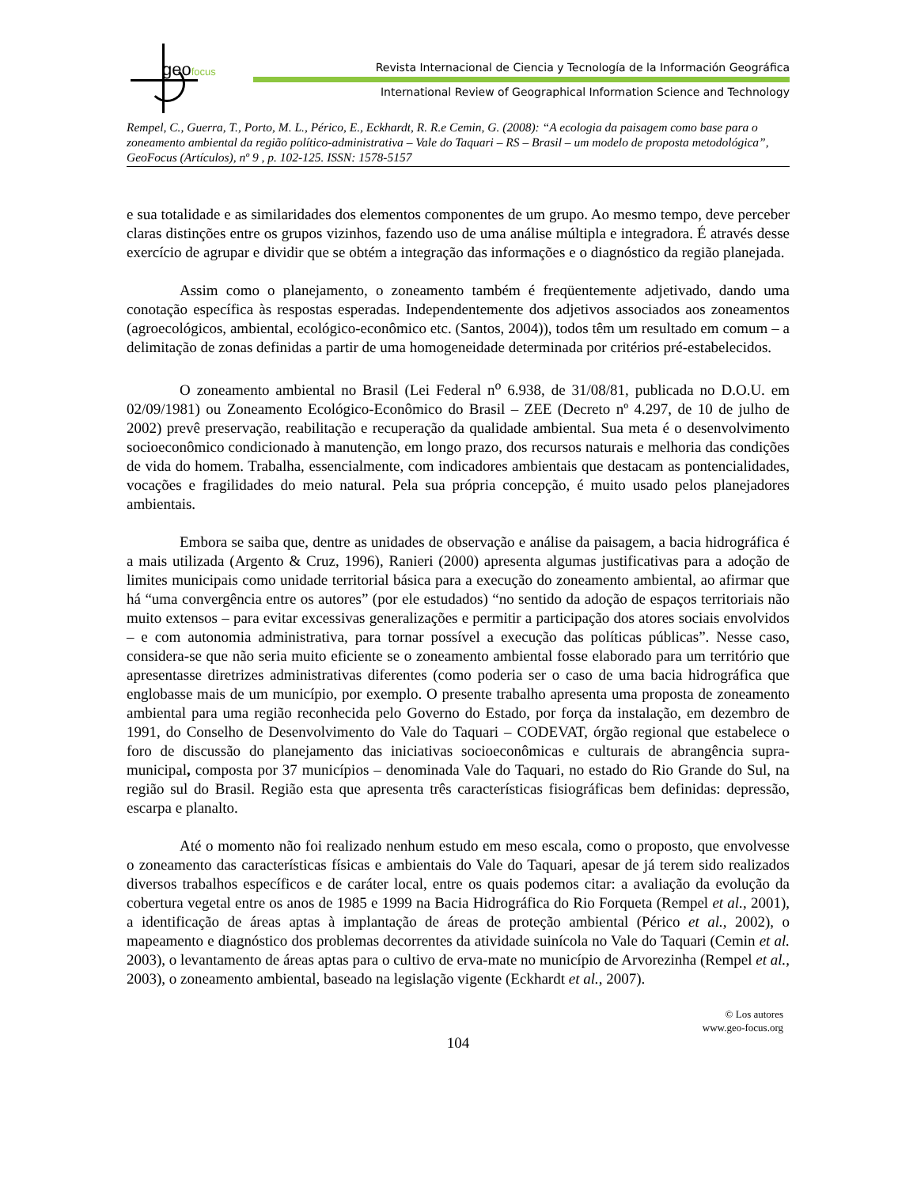geofocus
Revista Internacional de Ciencia y Tecnología de la Información Geográfica
International Review of Geographical Information Science and Technology
Rempel, C., Guerra, T., Porto, M. L., Périco, E., Eckhardt, R. R.e Cemin, G. (2008): “A ecologia da paisagem como base para o zoneamento ambiental da região político-administrativa – Vale do Taquari – RS – Brasil – um modelo de proposta metodológica”, GeoFocus (Artículos), nº 9 , p. 102-125. ISSN: 1578-5157
e sua totalidade e as similaridades dos elementos componentes de um grupo. Ao mesmo tempo, deve perceber claras distinções entre os grupos vizinhos, fazendo uso de uma análise múltipla e integradora. É através desse exercício de agrupar e dividir que se obtém a integração das informações e o diagnóstico da região planejada.
Assim como o planejamento, o zoneamento também é freqüentemente adjetivado, dando uma conotação específica às respostas esperadas. Independentemente dos adjetivos associados aos zoneamentos (agroecológicos, ambiental, ecológico-econômico etc. (Santos, 2004)), todos têm um resultado em comum – a delimitação de zonas definidas a partir de uma homogeneidade determinada por critérios pré-estabelecidos.
O zoneamento ambiental no Brasil (Lei Federal n<sup>o</sup> 6.938, de 31/08/81, publicada no D.O.U. em 02/09/1981) ou Zoneamento Ecológico-Econômico do Brasil – ZEE (Decreto nº 4.297, de 10 de julho de 2002) prevê preservação, reabilitação e recuperação da qualidade ambiental. Sua meta é o desenvolvimento socioeconômico condicionado à manutenção, em longo prazo, dos recursos naturais e melhoria das condições de vida do homem. Trabalha, essencialmente, com indicadores ambientais que destacam as pontencialidades, vocações e fragilidades do meio natural. Pela sua própria concepção, é muito usado pelos planejadores ambientais.
Embora se saiba que, dentre as unidades de observação e análise da paisagem, a bacia hidrográfica é a mais utilizada (Argento & Cruz, 1996), Ranieri (2000) apresenta algumas justificativas para a adoção de limites municipais como unidade territorial básica para a execução do zoneamento ambiental, ao afirmar que há “uma convergência entre os autores” (por ele estudados) “no sentido da adoção de espaços territoriais não muito extensos – para evitar excessivas generalizações e permitir a participação dos atores sociais envolvidos – e com autonomia administrativa, para tornar possível a execução das políticas públicas”. Nesse caso, considera-se que não seria muito eficiente se o zoneamento ambiental fosse elaborado para um território que apresentasse diretrizes administrativas diferentes (como poderia ser o caso de uma bacia hidrográfica que englobasse mais de um município, por exemplo. O presente trabalho apresenta uma proposta de zoneamento ambiental para uma região reconhecida pelo Governo do Estado, por força da instalação, em dezembro de 1991, do Conselho de Desenvolvimento do Vale do Taquari – CODEVAT, órgão regional que estabelece o foro de discussão do planejamento das iniciativas socioeconômicas e culturais de abrangência supra-municipal, composta por 37 municípios – denominada Vale do Taquari, no estado do Rio Grande do Sul, na região sul do Brasil. Região esta que apresenta três características fisiográficas bem definidas: depressão, escarpa e planalto.
Até o momento não foi realizado nenhum estudo em meso escala, como o proposto, que envolvesse o zoneamento das características físicas e ambientais do Vale do Taquari, apesar de já terem sido realizados diversos trabalhos específicos e de caráter local, entre os quais podemos citar: a avaliação da evolução da cobertura vegetal entre os anos de 1985 e 1999 na Bacia Hidrográfica do Rio Forqueta (Rempel et al., 2001), a identificação de áreas aptas à implantação de áreas de proteção ambiental (Périco et al., 2002), o mapeamento e diagnóstico dos problemas decorrentes da atividade suinícola no Vale do Taquari (Cemin et al. 2003), o levantamento de áreas aptas para o cultivo de erva-mate no município de Arvorezinha (Rempel et al., 2003), o zoneamento ambiental, baseado na legislação vigente (Eckhardt et al., 2007).
© Los autores
www.geo-focus.org
104